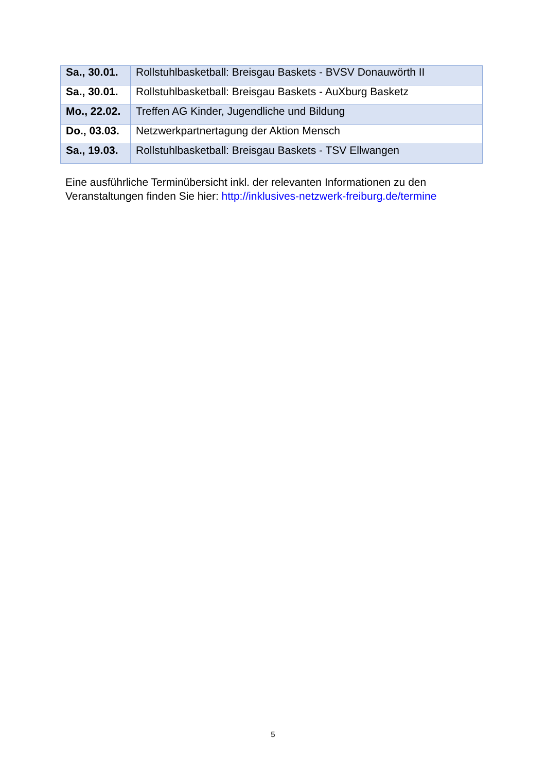| Sa., 30.01. | Rollstuhlbasketball: Breisgau Baskets - BVSV Donauwörth II |
| Sa., 30.01. | Rollstuhlbasketball: Breisgau Baskets - AuXburg Basketz |
| Mo., 22.02. | Treffen AG Kinder, Jugendliche und Bildung |
| Do., 03.03. | Netzwerkpartnertagung der Aktion Mensch |
| Sa., 19.03. | Rollstuhlbasketball: Breisgau Baskets - TSV Ellwangen |
Eine ausführliche Terminübersicht inkl. der relevanten Informationen zu den Veranstaltungen finden Sie hier: http://inklusives-netzwerk-freiburg.de/termine
5